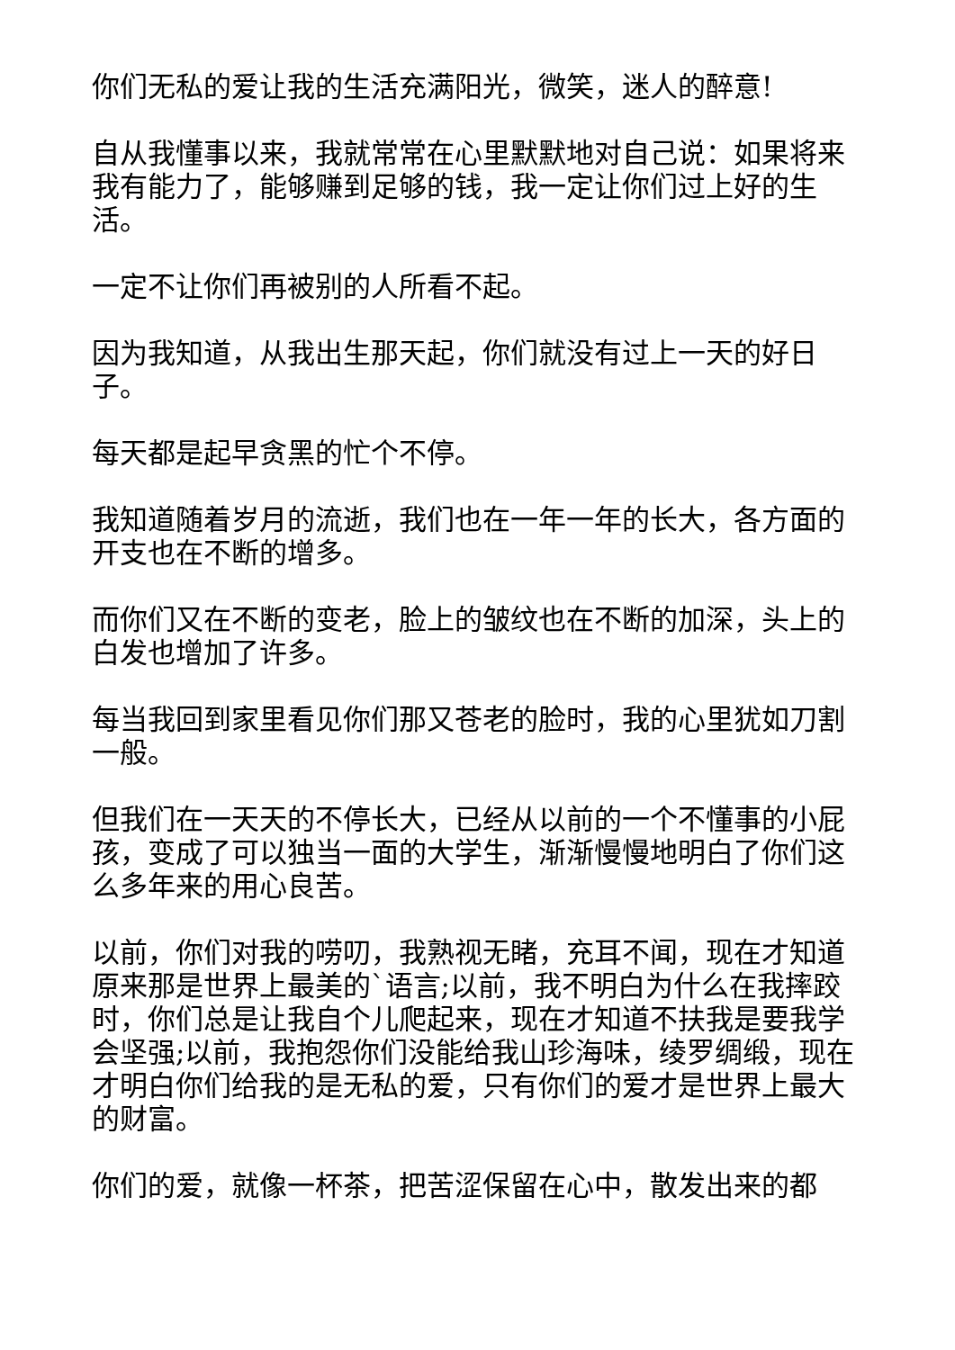你们无私的爱让我的生活充满阳光，微笑，迷人的醉意!
自从我懂事以来，我就常常在心里默默地对自己说：如果将来我有能力了，能够赚到足够的钱，我一定让你们过上好的生活。
一定不让你们再被别的人所看不起。
因为我知道，从我出生那天起，你们就没有过上一天的好日子。
每天都是起早贪黑的忙个不停。
我知道随着岁月的流逝，我们也在一年一年的长大，各方面的开支也在不断的增多。
而你们又在不断的变老，脸上的皱纹也在不断的加深，头上的白发也增加了许多。
每当我回到家里看见你们那又苍老的脸时，我的心里犹如刀割一般。
但我们在一天天的不停长大，已经从以前的一个不懂事的小屁孩，变成了可以独当一面的大学生，渐渐慢慢地明白了你们这么多年来的用心良苦。
以前，你们对我的唠叨，我熟视无睹，充耳不闻，现在才知道原来那是世界上最美的`语言;以前，我不明白为什么在我摔跤时，你们总是让我自个儿爬起来，现在才知道不扶我是要我学会坚强;以前，我抱怨你们没能给我山珍海味，绫罗绸缎，现在才明白你们给我的是无私的爱，只有你们的爱才是世界上最大的财富。
你们的爱，就像一杯茶，把苦涩保留在心中，散发出来的都